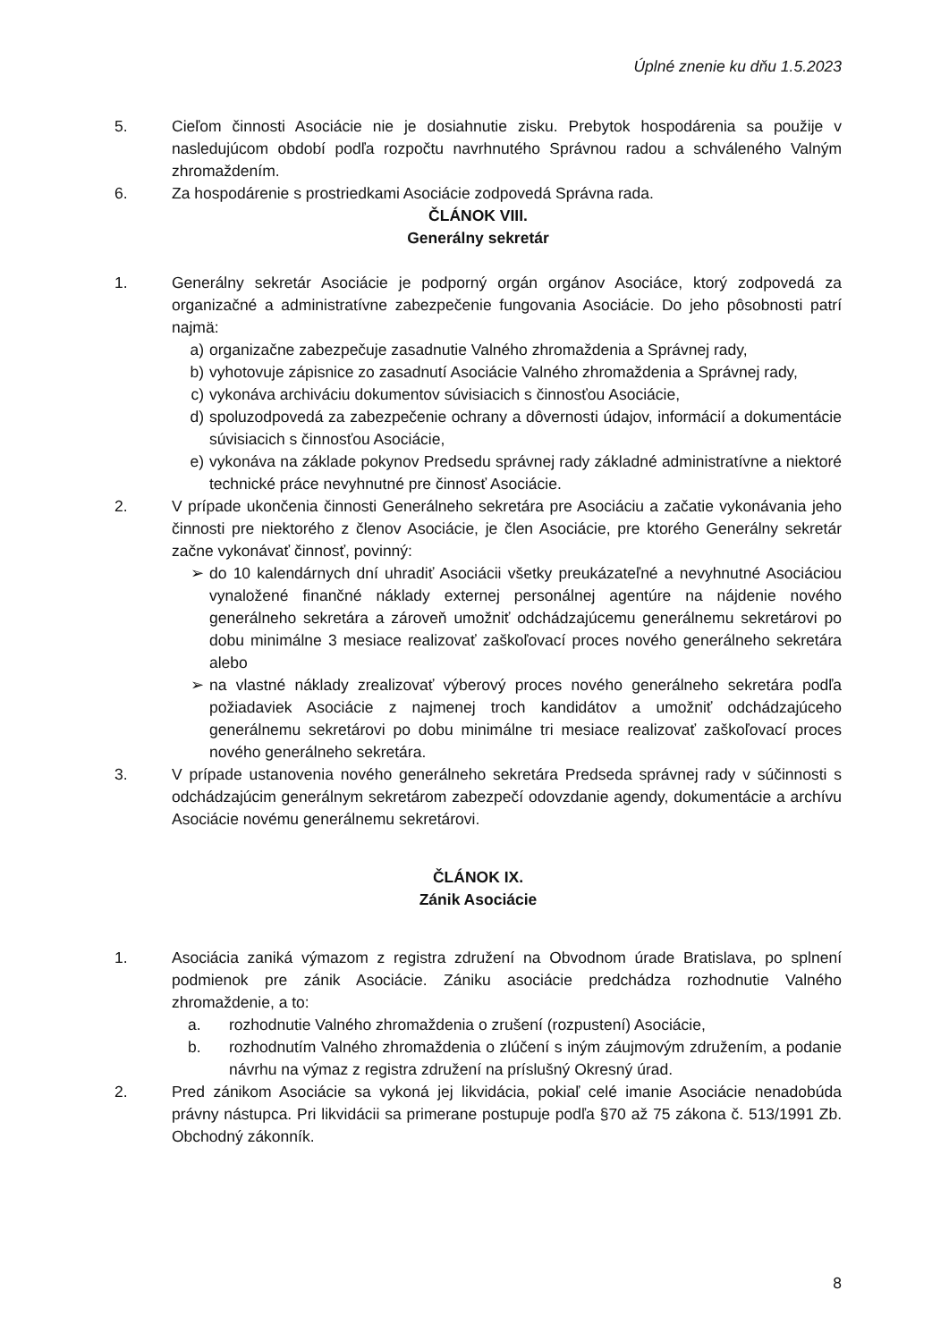Úplné znenie ku dňu 1.5.2023
5. Cieľom činnosti Asociácie nie je dosiahnutie zisku. Prebytok hospodárenia sa použije v nasledujúcom období podľa rozpočtu navrhnutého Správnou radou a schváleného Valným zhromaždením.
6. Za hospodárenie s prostriedkami Asociácie zodpovedá Správna rada.
ČLÁNOK VIII.
Generálny sekretár
1. Generálny sekretár Asociácie je podporný orgán orgánov Asociáce, ktorý zodpovedá za organizačné a administratívne zabezpečenie fungovania Asociácie. Do jeho pôsobnosti patrí najmä:
a) organizačne zabezpečuje zasadnutie Valného zhromaždenia a Správnej rady,
b) vyhotovuje zápisnice zo zasadnutí Asociácie Valného zhromaždenia a Správnej rady,
c) vykonáva archiváciu dokumentov súvisiacich s činnosťou Asociácie,
d) spoluzodpovedá za zabezpečenie ochrany a dôvernosti údajov, informácií a dokumentácie súvisiacich s činnosťou Asociácie,
e) vykonáva na základe pokynov Predsedu správnej rady základné administratívne a niektoré technické práce nevyhnutné pre činnosť Asociácie.
2. V prípade ukončenia činnosti Generálneho sekretára pre Asociáciu a začatie vykonávania jeho činnosti pre niektorého z členov Asociácie, je člen Asociácie, pre ktorého Generálny sekretár začne vykonávať činnosť, povinný:
➢ do 10 kalendárnych dní uhradiť Asociácii všetky preukázateľné a nevyhnutné Asociáciou vynaložené finančné náklady externej personálnej agentúre na nájdenie nového generálneho sekretára a zároveň umožniť odchádzajúcemu generálnemu sekretárovi po dobu minimálne 3 mesiace realizovať zaškoľovací proces nového generálneho sekretára alebo
➢ na vlastné náklady zrealizovať výberový proces nového generálneho sekretára podľa požiadaviek Asociácie z najmenej troch kandidátov a umožniť odchádzajúceho generálnemu sekretárovi po dobu minimálne tri mesiace realizovať zaškoľovací proces nového generálneho sekretára.
3. V prípade ustanovenia nového generálneho sekretára Predseda správnej rady v súčinnosti s odchádzajúcim generálnym sekretárom zabezpečí odovzdanie agendy, dokumentácie a archívu Asociácie novému generálnemu sekretárovi.
ČLÁNOK IX.
Zánik Asociácie
1. Asociácia zaniká výmazom z registra združení na Obvodnom úrade Bratislava, po splnení podmienok pre zánik Asociácie. Zániku asociácie predchádza rozhodnutie Valného zhromaždenie, a to:
a. rozhodnutie Valného zhromaždenia o zrušení (rozpustení) Asociácie,
b. rozhodnutím Valného zhromaždenia o zlúčení s iným záujmovým združením, a podanie návrhu na výmaz z registra združení na príslušný Okresný úrad.
2. Pred zánikom Asociácie sa vykoná jej likvidácia, pokiaľ celé imanie Asociácie nenadobúda právny nástupca. Pri likvidácii sa primerane postupuje podľa §70 až 75 zákona č. 513/1991 Zb. Obchodný zákonník.
8